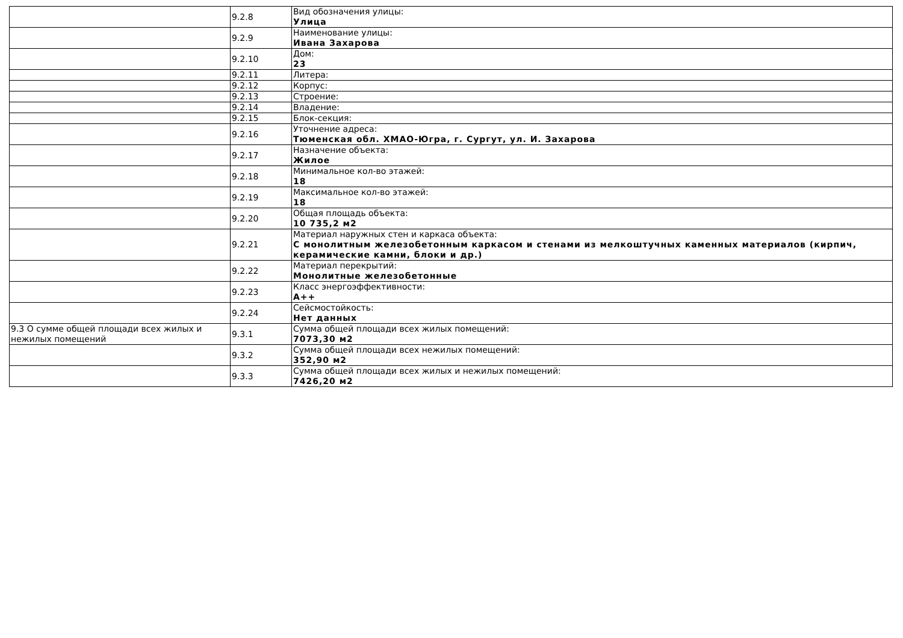| | 9.2.8 | Вид обозначения улицы: Улица |
| | 9.2.9 | Наименование улицы: Ивана Захарова |
| | 9.2.10 | Дом: 23 |
| | 9.2.11 | Литера: |
| | 9.2.12 | Корпус: |
| | 9.2.13 | Строение: |
| | 9.2.14 | Владение: |
| | 9.2.15 | Блок-секция: |
| | 9.2.16 | Уточнение адреса: Тюменская обл. ХМАО-Югра, г. Сургут, ул. И. Захарова |
| | 9.2.17 | Назначение объекта: Жилое |
| | 9.2.18 | Минимальное кол-во этажей: 18 |
| | 9.2.19 | Максимальное кол-во этажей: 18 |
| | 9.2.20 | Общая площадь объекта: 10 735,2 м2 |
| | 9.2.21 | Материал наружных стен и каркаса объекта: С монолитным железобетонным каркасом и стенами из мелкоштучных каменных материалов (кирпич, керамические камни, блоки и др.) |
| | 9.2.22 | Материал перекрытий: Монолитные железобетонные |
| | 9.2.23 | Класс энергоэффективности: A++ |
| | 9.2.24 | Сейсмостойкость: Нет данных |
| 9.3 О сумме общей площади всех жилых и нежилых помещений | 9.3.1 | Сумма общей площади всех жилых помещений: 7073,30 м2 |
| | 9.3.2 | Сумма общей площади всех нежилых помещений: 352,90 м2 |
| | 9.3.3 | Сумма общей площади всех жилых и нежилых помещений: 7426,20 м2 |